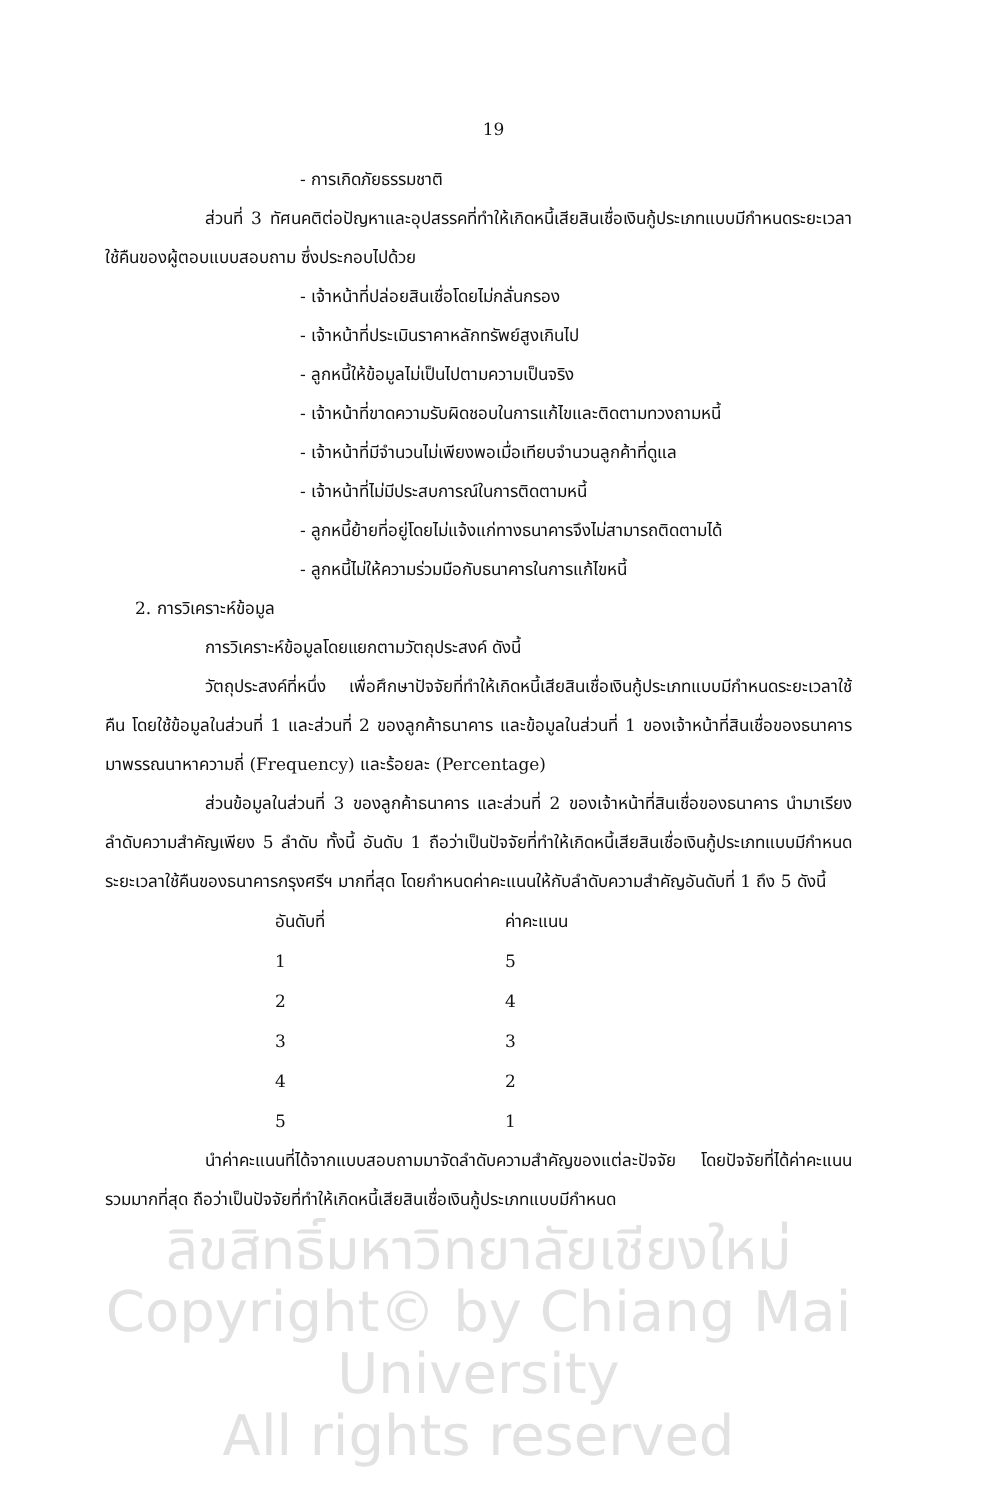19
- การเกิดภัยธรรมชาติ
ส่วนที่ 3 ทัศนคติต่อปัญหาและอุปสรรคที่ทำให้เกิดหนี้เสียสินเชื่อเงินกู้ประเภทแบบมีกำหนดระยะเวลาใช้คืนของผู้ตอบแบบสอบถาม ซึ่งประกอบไปด้วย
- เจ้าหน้าที่ปล่อยสินเชื่อโดยไม่กลั่นกรอง
- เจ้าหน้าที่ประเมินราคาหลักทรัพย์สูงเกินไป
- ลูกหนี้ให้ข้อมูลไม่เป็นไปตามความเป็นจริง
- เจ้าหน้าที่ขาดความรับผิดชอบในการแก้ไขและติดตามทวงถามหนี้
- เจ้าหน้าที่มีจำนวนไม่เพียงพอเมื่อเทียบจำนวนลูกค้าที่ดูแล
- เจ้าหน้าที่ไม่มีประสบการณ์ในการติดตามหนี้
- ลูกหนี้ย้ายที่อยู่โดยไม่แจ้งแก่ทางธนาคารจึงไม่สามารถติดตามได้
- ลูกหนี้ไม่ให้ความร่วมมือกับธนาคารในการแก้ไขหนี้
2. การวิเคราะห์ข้อมูล
การวิเคราะห์ข้อมูลโดยแยกตามวัตถุประสงค์ ดังนี้
วัตถุประสงค์ที่หนึ่ง เพื่อศึกษาปัจจัยที่ทำให้เกิดหนี้เสียสินเชื่อเงินกู้ประเภทแบบมีกำหนดระยะเวลาใช้คืน โดยใช้ข้อมูลในส่วนที่ 1 และส่วนที่ 2 ของลูกค้าธนาคาร และข้อมูลในส่วนที่ 1 ของเจ้าหน้าที่สินเชื่อของธนาคาร มาพรรณนาหาความถี่ (Frequency) และร้อยละ (Percentage)
ส่วนข้อมูลในส่วนที่ 3 ของลูกค้าธนาคาร และส่วนที่ 2 ของเจ้าหน้าที่สินเชื่อของธนาคาร นำมาเรียงลำดับความสำคัญเพียง 5 ลำดับ ทั้งนี้ อันดับ 1 ถือว่าเป็นปัจจัยที่ทำให้เกิดหนี้เสียสินเชื่อเงินกู้ประเภทแบบมีกำหนดระยะเวลาใช้คืนของธนาคารกรุงศรีฯ มากที่สุด โดยกำหนดค่าคะแนนให้กับลำดับความสำคัญอันดับที่ 1 ถึง 5 ดังนี้
| อันดับที่ | ค่าคะแนน |
| --- | --- |
| 1 | 5 |
| 2 | 4 |
| 3 | 3 |
| 4 | 2 |
| 5 | 1 |
นำค่าคะแนนที่ได้จากแบบสอบถามมาจัดลำดับความสำคัญของแต่ละปัจจัย โดยปัจจัยที่ได้ค่าคะแนนรวมมากที่สุด ถือว่าเป็นปัจจัยที่ทำให้เกิดหนี้เสียสินเชื่อเงินกู้ประเภทแบบมีกำหนด
ลิขสิทธิ์มหาวิทยาลัยเชียงใหม่
Copyright© by Chiang Mai University
All rights reserved